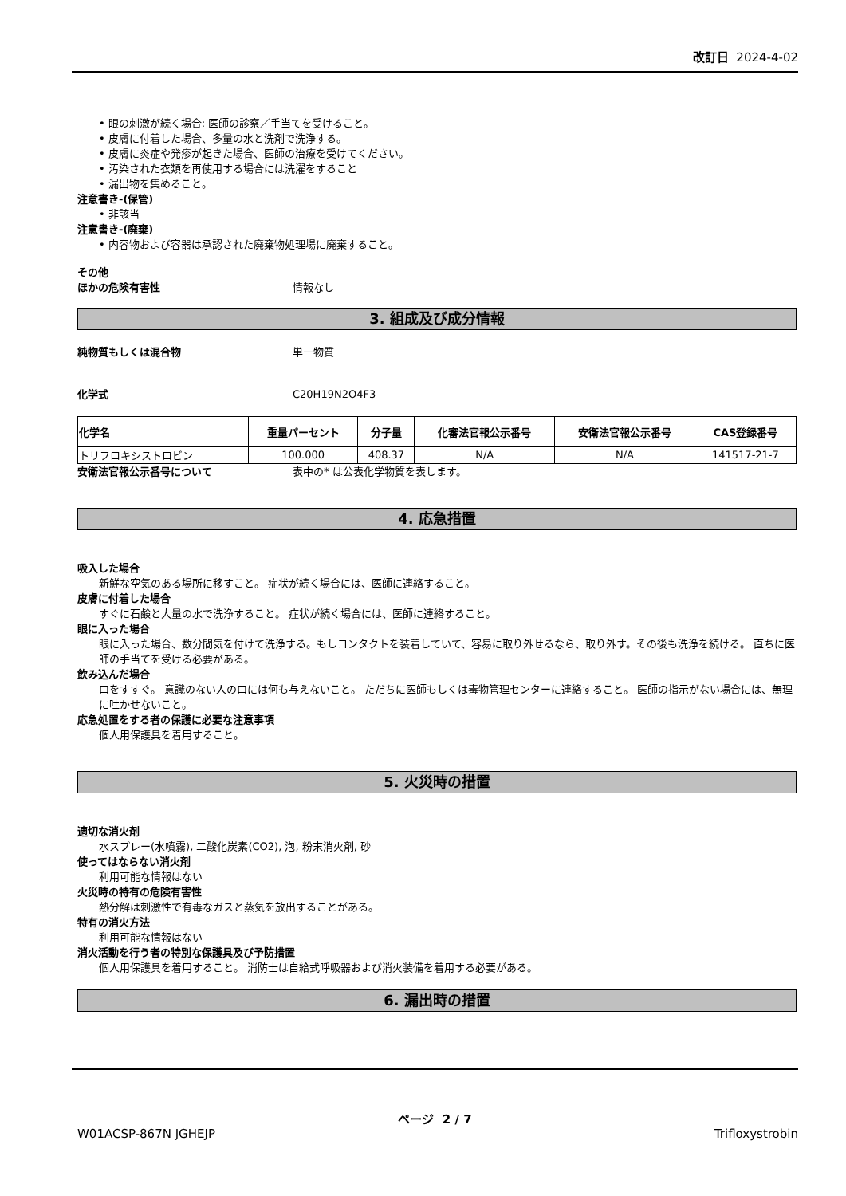改訂日 2024-4-02
• 眼の刺激が続く場合: 医師の診察／手当てを受けること。
• 皮膚に付着した場合、多量の水と洗剤で洗浄する。
• 皮膚に炎症や発疹が起きた場合、医師の治療を受けてください。
• 汚染された衣類を再使用する場合には洗濯をすること
• 漏出物を集めること。
注意書き-(保管)
• 非該当
注意書き-(廃棄)
• 内容物および容器は承認された廃棄物処理場に廃棄すること。
その他
ほかの危険有害性 情報なし
3. 組成及び成分情報
純物質もしくは混合物 単一物質
化学式 C20H19N2O4F3
| 化学名 | 重量パーセント | 分子量 | 化審法官報公示番号 | 安衛法官報公示番号 | CAS登録番号 |
| --- | --- | --- | --- | --- | --- |
| トリフロキシストロビン | 100.000 | 408.37 | N/A | N/A | 141517-21-7 |
安衛法官報公示番号について 表中の* は公表化学物質を表します。
4. 応急措置
吸入した場合
新鮮な空気のある場所に移すこと。 症状が続く場合には、医師に連絡すること。
皮膚に付着した場合
すぐに石鹸と大量の水で洗浄すること。 症状が続く場合には、医師に連絡すること。
眼に入った場合
眼に入った場合、数分間気を付けて洗浄する。もしコンタクトを装着していて、容易に取り外せるなら、取り外す。その後も洗浄を続ける。 直ちに医師の手当てを受ける必要がある。
飲み込んだ場合
口をすすぐ。 意識のない人の口には何も与えないこと。 ただちに医師もしくは毒物管理センターに連絡すること。 医師の指示がない場合には、無理に吐かせないこと。
応急処置をする者の保護に必要な注意事項
個人用保護具を着用すること。
5. 火災時の措置
適切な消火剤
水スプレー(水噴霧), 二酸化炭素(CO2), 泡, 粉末消火剤, 砂
使ってはならない消火剤
利用可能な情報はない
火災時の特有の危険有害性
熱分解は刺激性で有毒なガスと蒸気を放出することがある。
特有の消火方法
利用可能な情報はない
消火活動を行う者の特別な保護具及び予防措置
個人用保護具を着用すること。 消防士は自給式呼吸器および消火装備を着用する必要がある。
6. 漏出時の措置
ページ 2 / 7
W01ACSP-867N JGHEJP Trifloxystrobin